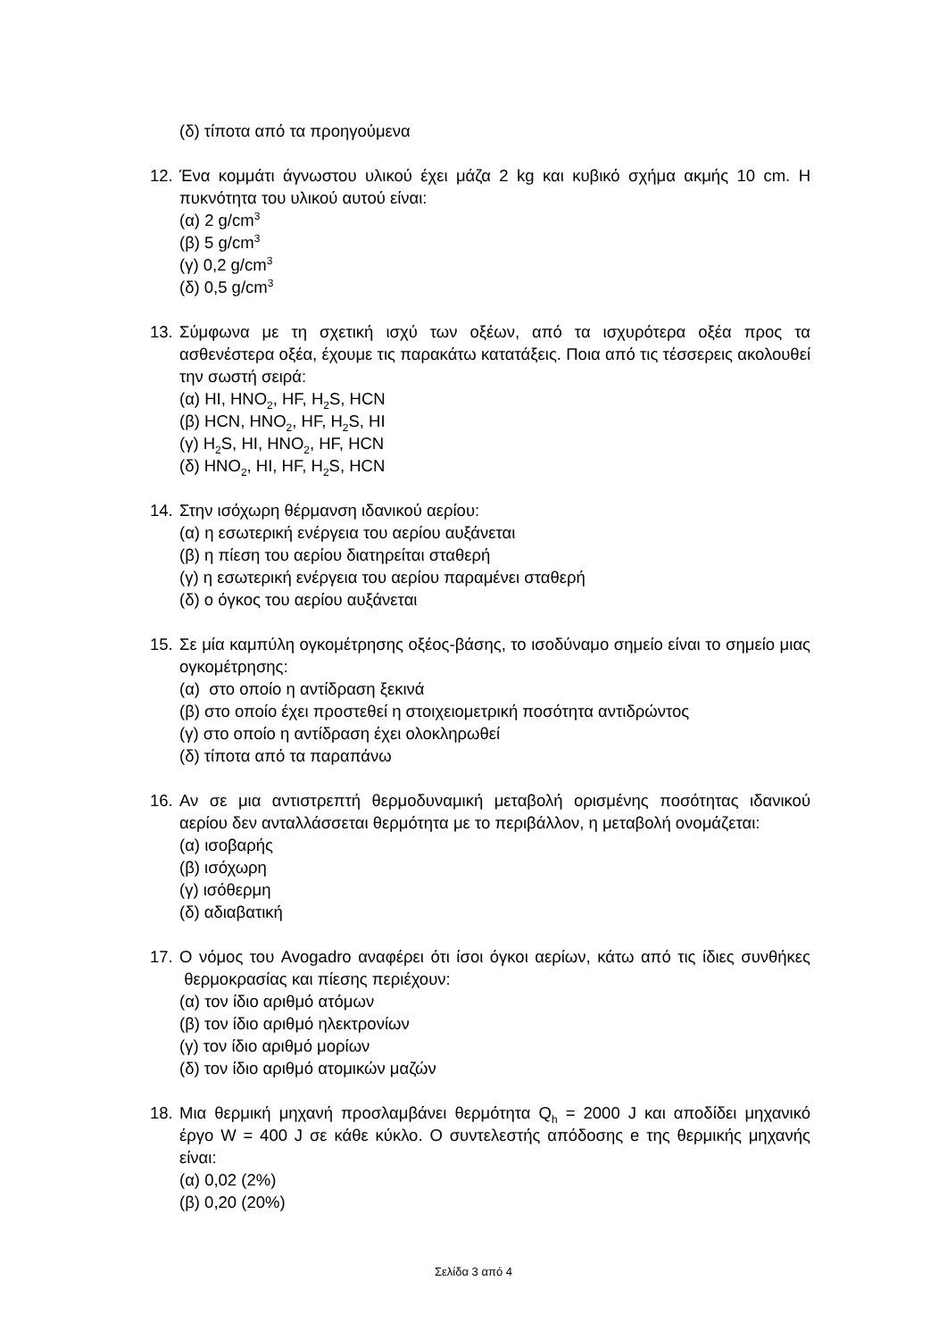(δ) τίποτα από τα προηγούμενα
12.
Ένα κομμάτι άγνωστου υλικού έχει μάζα 2 kg και κυβικό σχήμα ακμής 10 cm. Η πυκνότητα του υλικού αυτού είναι:
(α) 2 g/cm<sup>3</sup>
(β) 5 g/cm<sup>3</sup>
(γ) 0,2 g/cm<sup>3</sup>
(δ) 0,5 g/cm<sup>3</sup>
13.
Σύμφωνα με τη σχετική ισχύ των οξέων, από τα ισχυρότερα οξέα προς τα ασθενέστερα οξέα, έχουμε τις παρακάτω κατατάξεις. Ποια από τις τέσσερεις ακολουθεί την σωστή σειρά:
(α) HI, HNO<sub>2</sub>, HF, H<sub>2</sub>S, HCN
(β) HCN, HNO<sub>2</sub>, HF, H<sub>2</sub>S, HI
(γ) H<sub>2</sub>S, HI, HNO<sub>2</sub>, HF, HCN
(δ) HNO<sub>2</sub>, HI, HF, H<sub>2</sub>S, HCN
14.
Στην ισόχωρη θέρμανση ιδανικού αερίου:
(α) η εσωτερική ενέργεια του αερίου αυξάνεται
(β) η πίεση του αερίου διατηρείται σταθερή
(γ) η εσωτερική ενέργεια του αερίου παραμένει σταθερή
(δ) ο όγκος του αερίου αυξάνεται
15.
Σε μία καμπύλη ογκομέτρησης οξέος-βάσης, το ισοδύναμο σημείο είναι το σημείο μιας ογκομέτρησης:
(α) στο οποίο η αντίδραση ξεκινά
(β) στο οποίο έχει προστεθεί η στοιχειομετρική ποσότητα αντιδρώντος
(γ) στο οποίο η αντίδραση έχει ολοκληρωθεί
(δ) τίποτα από τα παραπάνω
16.
Αν σε μια αντιστρεπτή θερμοδυναμική μεταβολή ορισμένης ποσότητας ιδανικού αερίου δεν ανταλλάσσεται θερμότητα με το περιβάλλον, η μεταβολή ονομάζεται:
(α) ισοβαρής
(β) ισόχωρη
(γ) ισόθερμη
(δ) αδιαβατική
17.
Ο νόμος του Avogadro αναφέρει ότι ίσοι όγκοι αερίων, κάτω από τις ίδιες συνθήκες θερμοκρασίας και πίεσης περιέχουν:
(α) τον ίδιο αριθμό ατόμων
(β) τον ίδιο αριθμό ηλεκτρονίων
(γ) τον ίδιο αριθμό μορίων
(δ) τον ίδιο αριθμό ατομικών μαζών
18.
Μια θερμική μηχανή προσλαμβάνει θερμότητα Q<sub>h</sub> = 2000 J και αποδίδει μηχανικό έργο W = 400 J σε κάθε κύκλο. Ο συντελεστής απόδοσης e της θερμικής μηχανής είναι:
(α) 0,02 (2%)
(β) 0,20 (20%)
Σελίδα 3 από 4